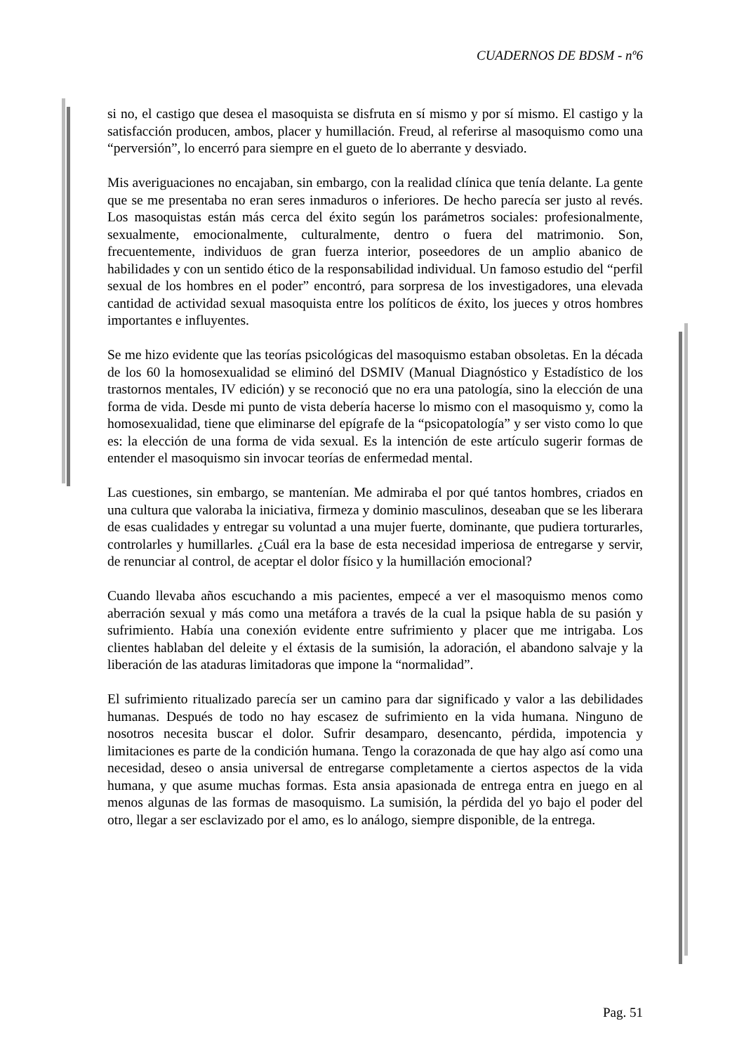CUADERNOS DE BDSM - nº6
si no, el castigo que desea el masoquista se disfruta en sí mismo y por sí mismo. El castigo y la satisfacción producen, ambos, placer y humillación. Freud, al referirse al masoquismo como una “perversión”, lo encerró para siempre en el gueto de lo aberrante y desviado.
Mis averiguaciones no encajaban, sin embargo, con la realidad clínica que tenía delante. La gente que se me presentaba no eran seres inmaduros o inferiores. De hecho parecía ser justo al revés. Los masoquistas están más cerca del éxito según los parámetros sociales: profesionalmente, sexualmente, emocionalmente, culturalmente, dentro o fuera del matrimonio. Son, frecuentemente, individuos de gran fuerza interior, poseedores de un amplio abanico de habilidades y con un sentido ético de la responsabilidad individual. Un famoso estudio del “perfil sexual de los hombres en el poder” encontró, para sorpresa de los investigadores, una elevada cantidad de actividad sexual masoquista entre los políticos de éxito, los jueces y otros hombres importantes e influyentes.
Se me hizo evidente que las teorías psicológicas del masoquismo estaban obsoletas. En la década de los 60 la homosexualidad se eliminó del DSMIV (Manual Diagnóstico y Estadístico de los trastornos mentales, IV edición) y se reconoció que no era una patología, sino la elección de una forma de vida. Desde mi punto de vista debería hacerse lo mismo con el masoquismo y, como la homosexualidad, tiene que eliminarse del epígrafe de la “psicopatología” y ser visto como lo que es: la elección de una forma de vida sexual. Es la intención de este artículo sugerir formas de entender el masoquismo sin invocar teorías de enfermedad mental.
Las cuestiones, sin embargo, se mantenían. Me admiraba el por qué tantos hombres, criados en una cultura que valoraba la iniciativa, firmeza y dominio masculinos, deseaban que se les liberara de esas cualidades y entregar su voluntad a una mujer fuerte, dominante, que pudiera torturarles, controlarles y humillarles. ¿Cuál era la base de esta necesidad imperiosa de entregarse y servir, de renunciar al control, de aceptar el dolor físico y la humillación emocional?
Cuando llevaba años escuchando a mis pacientes, empecé a ver el masoquismo menos como aberración sexual y más como una metáfora a través de la cual la psique habla de su pasión y sufrimiento. Había una conexión evidente entre sufrimiento y placer que me intrigaba. Los clientes hablaban del deleite y el éxtasis de la sumisión, la adoración, el abandono salvaje y la liberación de las ataduras limitadoras que impone la “normalidad”.
El sufrimiento ritualizado parecía ser un camino para dar significado y valor a las debilidades humanas. Después de todo no hay escasez de sufrimiento en la vida humana. Ninguno de nosotros necesita buscar el dolor. Sufrir desamparo, desencanto, pérdida, impotencia y limitaciones es parte de la condición humana. Tengo la corazonada de que hay algo así como una necesidad, deseo o ansia universal de entregarse completamente a ciertos aspectos de la vida humana, y que asume muchas formas. Esta ansia apasionada de entrega entra en juego en al menos algunas de las formas de masoquismo. La sumisión, la pérdida del yo bajo el poder del otro, llegar a ser esclavizado por el amo, es lo análogo, siempre disponible, de la entrega.
Pag. 51